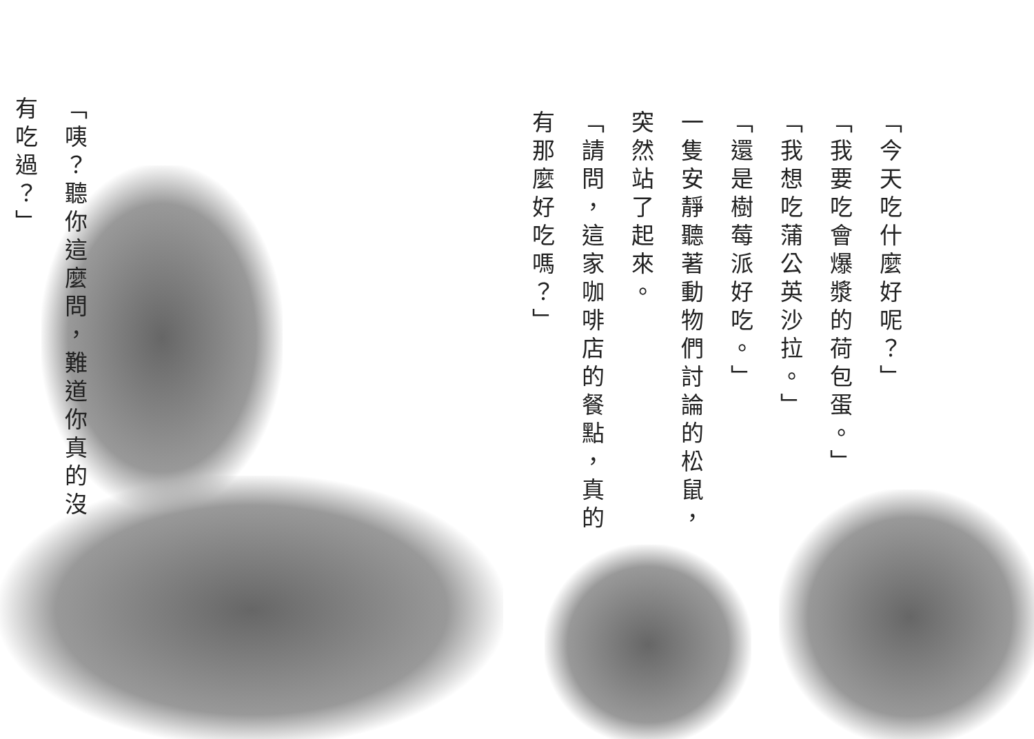「今天吃什麼好呢？」
「我要吃會爆漿的荷包蛋。」
「我想吃蒲公英沙拉。」
「還是樹莓派好吃。」
一隻安靜聽著動物們討論的松鼠，突然站了起來。
「請問，這家咖啡店的餐點，真的有那麼好吃嗎？」
「咦？聽你這麼問，難道你真的沒有吃過？」